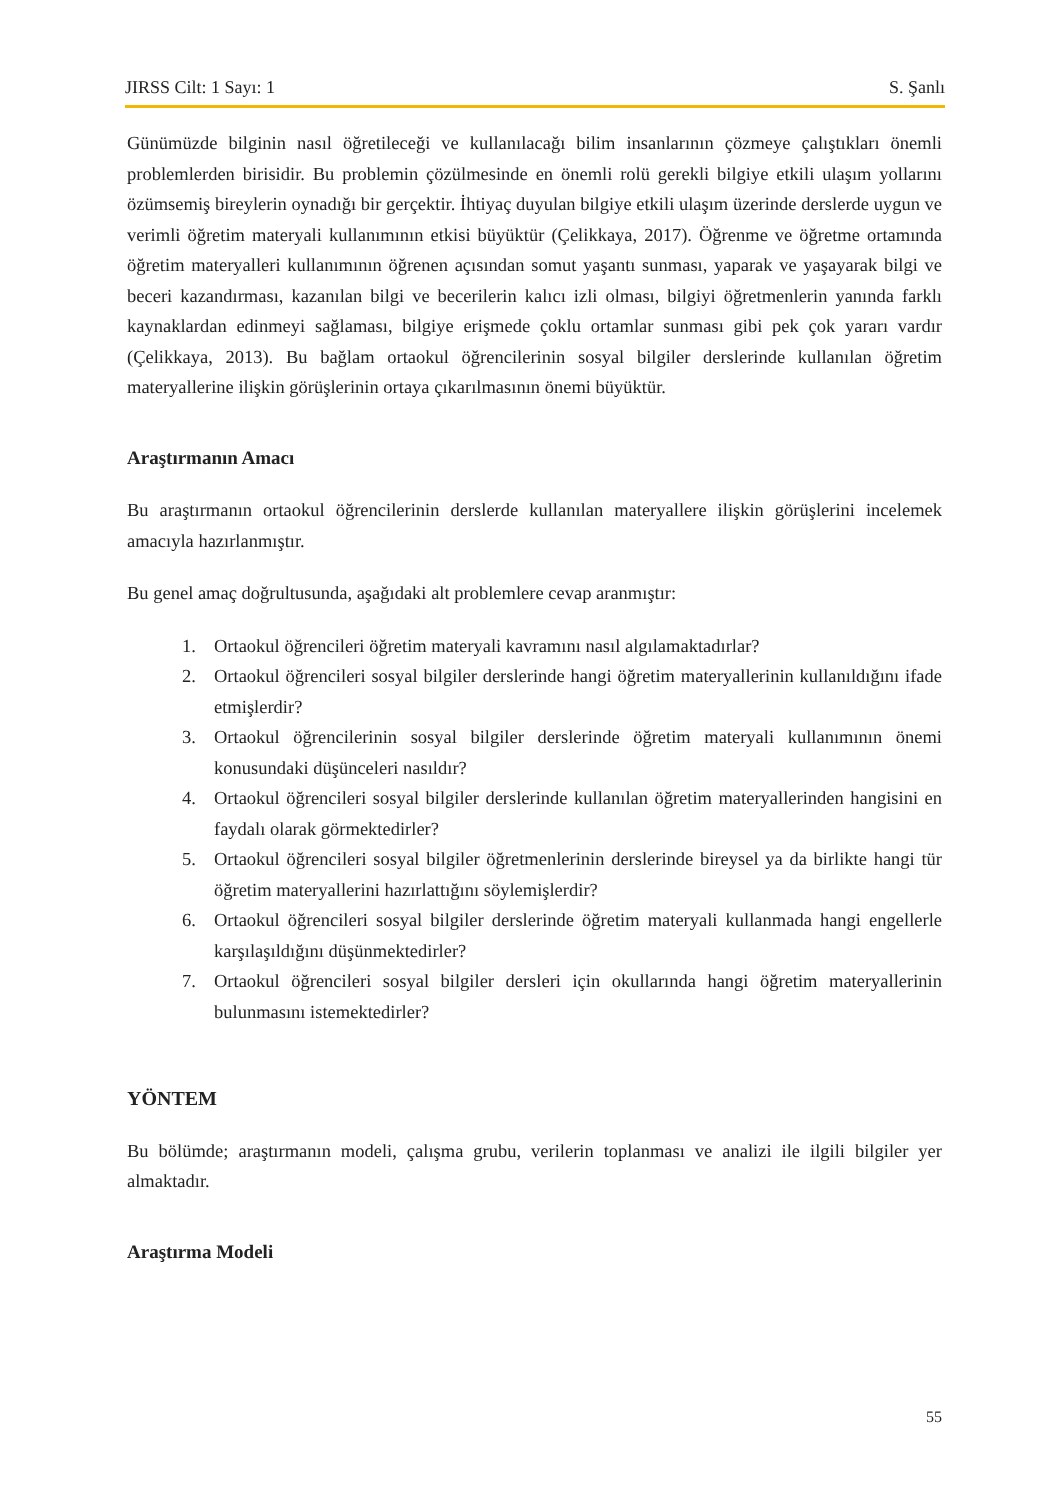JIRSS Cilt: 1 Sayı: 1 S. Şanlı
Günümüzde bilginin nasıl öğretileceği ve kullanılacağı bilim insanlarının çözmeye çalıştıkları önemli problemlerden birisidir. Bu problemin çözülmesinde en önemli rolü gerekli bilgiye etkili ulaşım yollarını özümsemiş bireylerin oynadığı bir gerçektir. İhtiyaç duyulan bilgiye etkili ulaşım üzerinde derslerde uygun ve verimli öğretim materyali kullanımının etkisi büyüktür (Çelikkaya, 2017). Öğrenme ve öğretme ortamında öğretim materyalleri kullanımının öğrenen açısından somut yaşantı sunması, yaparak ve yaşayarak bilgi ve beceri kazandırması, kazanılan bilgi ve becerilerin kalıcı izli olması, bilgiyi öğretmenlerin yanında farklı kaynaklardan edinmeyi sağlaması, bilgiye erişmede çoklu ortamlar sunması gibi pek çok yararı vardır (Çelikkaya, 2013). Bu bağlam ortaokul öğrencilerinin sosyal bilgiler derslerinde kullanılan öğretim materyallerine ilişkin görüşlerinin ortaya çıkarılmasının önemi büyüktür.
Araştırmanın Amacı
Bu araştırmanın ortaokul öğrencilerinin derslerde kullanılan materyallere ilişkin görüşlerini incelemek amacıyla hazırlanmıştır.
Bu genel amaç doğrultusunda, aşağıdaki alt problemlere cevap aranmıştır:
1. Ortaokul öğrencileri öğretim materyali kavramını nasıl algılamaktadırlar?
2. Ortaokul öğrencileri sosyal bilgiler derslerinde hangi öğretim materyallerinin kullanıldığını ifade etmişlerdir?
3. Ortaokul öğrencilerinin sosyal bilgiler derslerinde öğretim materyali kullanımının önemi konusundaki düşünceleri nasıldır?
4. Ortaokul öğrencileri sosyal bilgiler derslerinde kullanılan öğretim materyallerinden hangisini en faydalı olarak görmektedirler?
5. Ortaokul öğrencileri sosyal bilgiler öğretmenlerinin derslerinde bireysel ya da birlikte hangi tür öğretim materyallerini hazırlattığını söylemişlerdir?
6. Ortaokul öğrencileri sosyal bilgiler derslerinde öğretim materyali kullanmada hangi engellerle karşılaşıldığını düşünmektedirler?
7. Ortaokul öğrencileri sosyal bilgiler dersleri için okullarında hangi öğretim materyallerinin bulunmasını istemektedirler?
YÖNTEM
Bu bölümde; araştırmanın modeli, çalışma grubu, verilerin toplanması ve analizi ile ilgili bilgiler yer almaktadır.
Araştırma Modeli
55